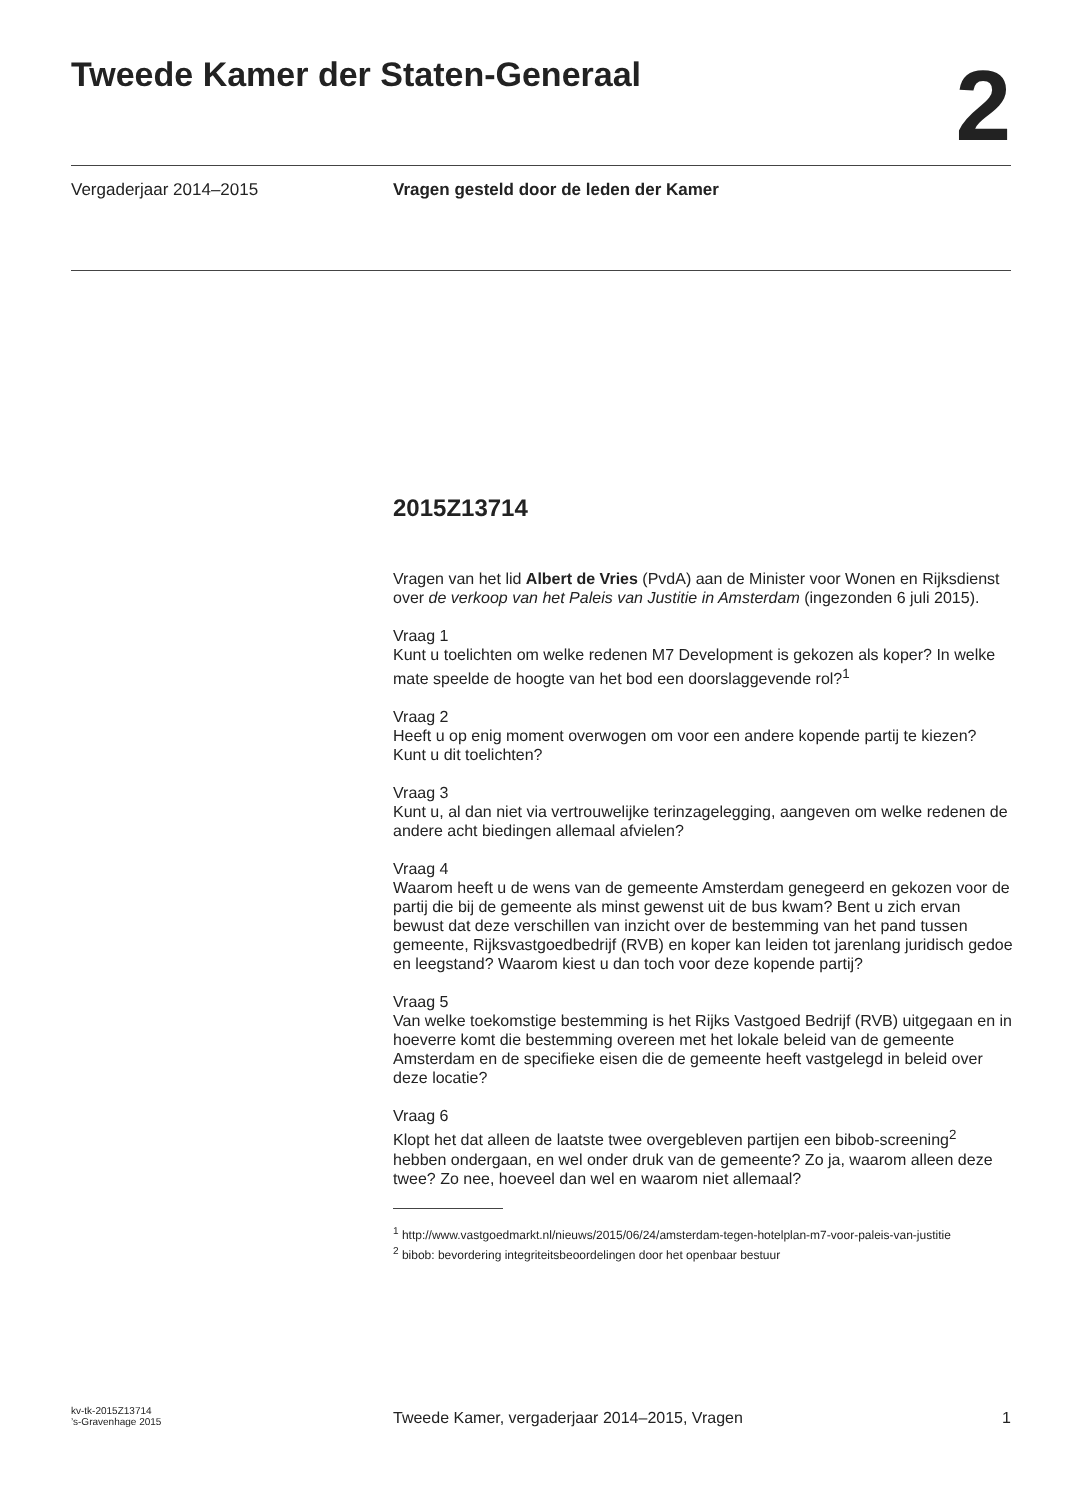Tweede Kamer der Staten-Generaal
2
Vergaderjaar 2014–2015 Vragen gesteld door de leden der Kamer
2015Z13714
Vragen van het lid Albert de Vries (PvdA) aan de Minister voor Wonen en Rijksdienst over de verkoop van het Paleis van Justitie in Amsterdam (ingezonden 6 juli 2015).
Vraag 1
Kunt u toelichten om welke redenen M7 Development is gekozen als koper? In welke mate speelde de hoogte van het bod een doorslaggevende rol?<sup>1</sup>
Vraag 2
Heeft u op enig moment overwogen om voor een andere kopende partij te kiezen? Kunt u dit toelichten?
Vraag 3
Kunt u, al dan niet via vertrouwelijke terinzagelegging, aangeven om welke redenen de andere acht biedingen allemaal afvielen?
Vraag 4
Waarom heeft u de wens van de gemeente Amsterdam genegeerd en gekozen voor de partij die bij de gemeente als minst gewenst uit de bus kwam? Bent u zich ervan bewust dat deze verschillen van inzicht over de bestemming van het pand tussen gemeente, Rijksvastgoedbedrijf (RVB) en koper kan leiden tot jarenlang juridisch gedoe en leegstand? Waarom kiest u dan toch voor deze kopende partij?
Vraag 5
Van welke toekomstige bestemming is het Rijks Vastgoed Bedrijf (RVB) uitgegaan en in hoeverre komt die bestemming overeen met het lokale beleid van de gemeente Amsterdam en de specifieke eisen die de gemeente heeft vastgelegd in beleid over deze locatie?
Vraag 6
Klopt het dat alleen de laatste twee overgebleven partijen een bibob-screening<sup>2</sup> hebben ondergaan, en wel onder druk van de gemeente? Zo ja, waarom alleen deze twee? Zo nee, hoeveel dan wel en waarom niet allemaal?
<sup>1</sup> http://www.vastgoedmarkt.nl/nieuws/2015/06/24/amsterdam-tegen-hotelplan-m7-voor-paleis-van-justitie
<sup>2</sup> bibob: bevordering integriteitsbeoordelingen door het openbaar bestuur
kv-tk-2015Z13714
’s-Gravenhage 2015
Tweede Kamer, vergaderjaar 2014–2015, Vragen
1